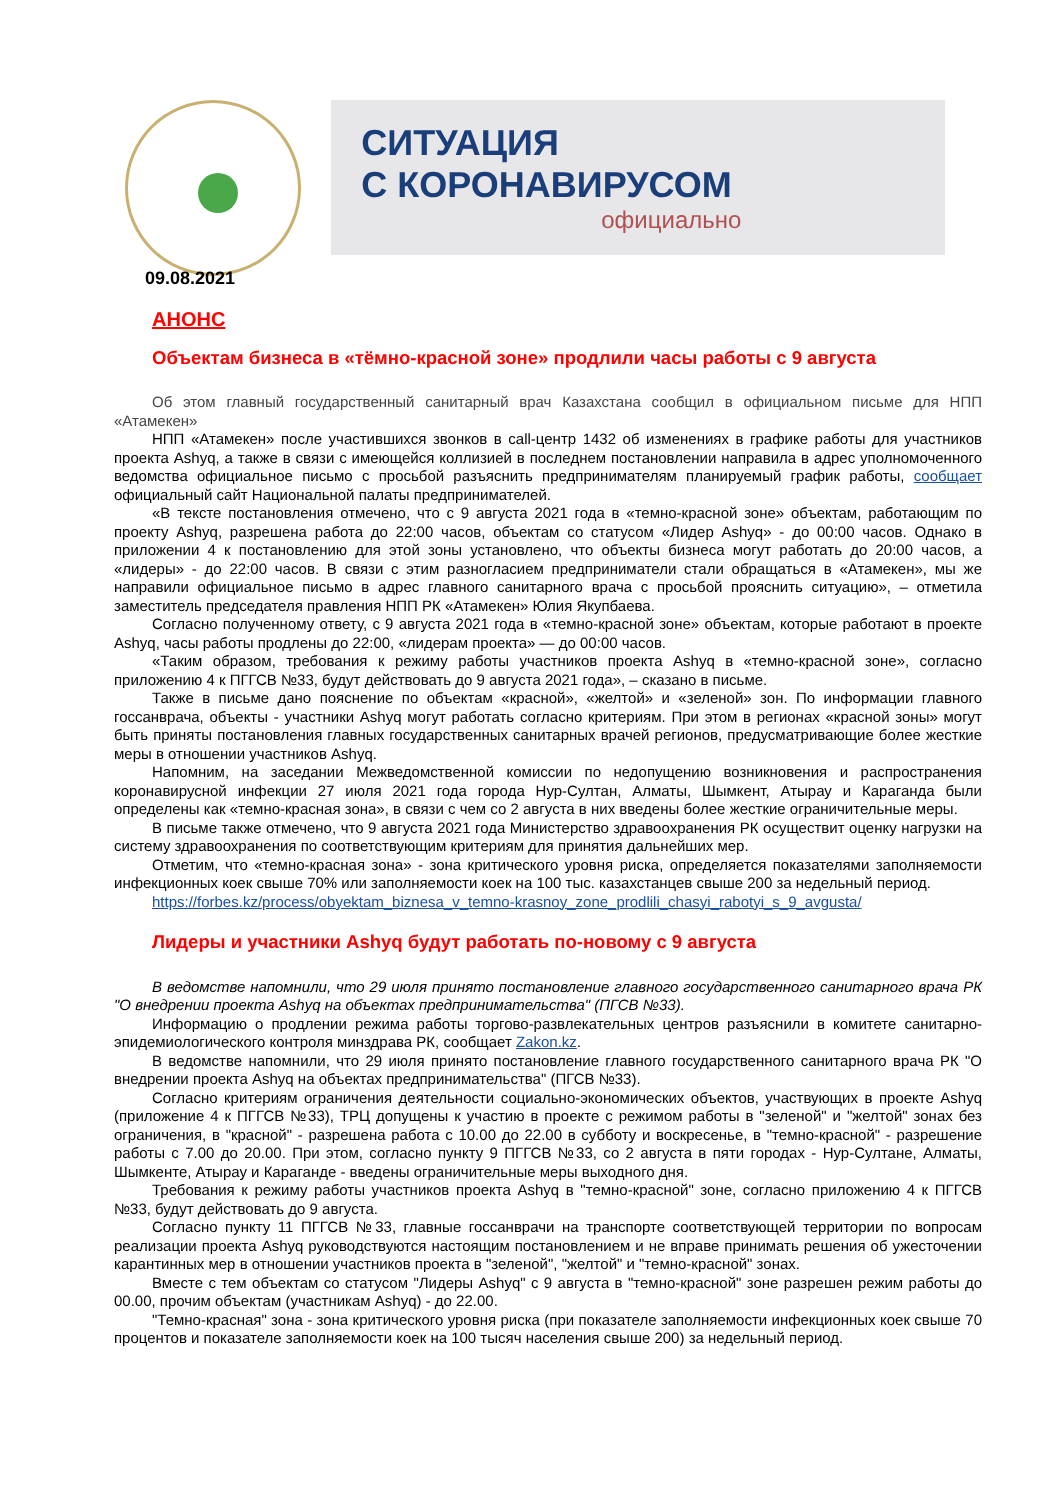СИТУАЦИЯ
С КОРОНАВИРУСОМ
официально
09.08.2021
АНОНС
Объектам бизнеса в «тёмно-красной зоне» продлили часы работы с 9 августа
Об этом главный государственный санитарный врач Казахстана сообщил в официальном письме для НПП «Атамекен»
НПП «Атамекен» после участившихся звонков в call-центр 1432 об изменениях в графике работы для участников проекта Ashyq, а также в связи с имеющейся коллизией в последнем постановлении направила в адрес уполномоченного ведомства официальное письмо с просьбой разъяснить предпринимателям планируемый график работы, сообщает официальный сайт Национальной палаты предпринимателей.
«В тексте постановления отмечено, что с 9 августа 2021 года в «темно-красной зоне» объектам, работающим по проекту Ashyq, разрешена работа до 22:00 часов, объектам со статусом «Лидер Ashyq» - до 00:00 часов. Однако в приложении 4 к постановлению для этой зоны установлено, что объекты бизнеса могут работать до 20:00 часов, а «лидеры» - до 22:00 часов. В связи с этим разногласием предприниматели стали обращаться в «Атамекен», мы же направили официальное письмо в адрес главного санитарного врача с просьбой прояснить ситуацию», – отметила заместитель председателя правления НПП РК «Атамекен» Юлия Якупбаева.
Согласно полученному ответу, с 9 августа 2021 года в «темно-красной зоне» объектам, которые работают в проекте Ashyq, часы работы продлены до 22:00, «лидерам проекта» — до 00:00 часов.
«Таким образом, требования к режиму работы участников проекта Ashyq в «темно-красной зоне», согласно приложению 4 к ПГГСВ №33, будут действовать до 9 августа 2021 года», – сказано в письме.
Также в письме дано пояснение по объектам «красной», «желтой» и «зеленой» зон. По информации главного госсанврача, объекты - участники Ashyq могут работать согласно критериям. При этом в регионах «красной зоны» могут быть приняты постановления главных государственных санитарных врачей регионов, предусматривающие более жесткие меры в отношении участников Ashyq.
Напомним, на заседании Межведомственной комиссии по недопущению возникновения и распространения коронавирусной инфекции 27 июля 2021 года города Нур-Султан, Алматы, Шымкент, Атырау и Караганда были определены как «темно-красная зона», в связи с чем со 2 августа в них введены более жесткие ограничительные меры.
В письме также отмечено, что 9 августа 2021 года Министерство здравоохранения РК осуществит оценку нагрузки на систему здравоохранения по соответствующим критериям для принятия дальнейших мер.
Отметим, что «темно-красная зона» - зона критического уровня риска, определяется показателями заполняемости инфекционных коек свыше 70% или заполняемости коек на 100 тыс. казахстанцев свыше 200 за недельный период.
https://forbes.kz/process/obyektam_biznesa_v_temno-krasnoy_zone_prodlili_chasyi_rabotyi_s_9_avgusta/
Лидеры и участники Ashyq будут работать по-новому с 9 августа
В ведомстве напомнили, что 29 июля принято постановление главного государственного санитарного врача РК "О внедрении проекта Ashyq на объектах предпринимательства" (ПГСВ №33).
Информацию о продлении режима работы торгово-развлекательных центров разъяснили в комитете санитарно-эпидемиологического контроля минздрава РК, сообщает Zakon.kz.
В ведомстве напомнили, что 29 июля принято постановление главного государственного санитарного врача РК "О внедрении проекта Ashyq на объектах предпринимательства" (ПГСВ №33).
Согласно критериям ограничения деятельности социально-экономических объектов, участвующих в проекте Ashyq (приложение 4 к ПГГСВ №33), ТРЦ допущены к участию в проекте с режимом работы в "зеленой" и "желтой" зонах без ограничения, в "красной" - разрешена работа с 10.00 до 22.00 в субботу и воскресенье, в "темно-красной" - разрешение работы с 7.00 до 20.00. При этом, согласно пункту 9 ПГГСВ №33, со 2 августа в пяти городах - Нур-Султане, Алматы, Шымкенте, Атырау и Караганде - введены ограничительные меры выходного дня.
Требования к режиму работы участников проекта Ashyq в "темно-красной" зоне, согласно приложению 4 к ПГГСВ №33, будут действовать до 9 августа.
Согласно пункту 11 ПГГСВ №33, главные госсанврачи на транспорте соответствующей территории по вопросам реализации проекта Ashyq руководствуются настоящим постановлением и не вправе принимать решения об ужесточении карантинных мер в отношении участников проекта в "зеленой", "желтой" и "темно-красной" зонах.
Вместе с тем объектам со статусом "Лидеры Ashyq" с 9 августа в "темно-красной" зоне разрешен режим работы до 00.00, прочим объектам (участникам Ashyq) - до 22.00.
"Темно-красная" зона - зона критического уровня риска (при показателе заполняемости инфекционных коек свыше 70 процентов и показателе заполняемости коек на 100 тысяч населения свыше 200) за недельный период.